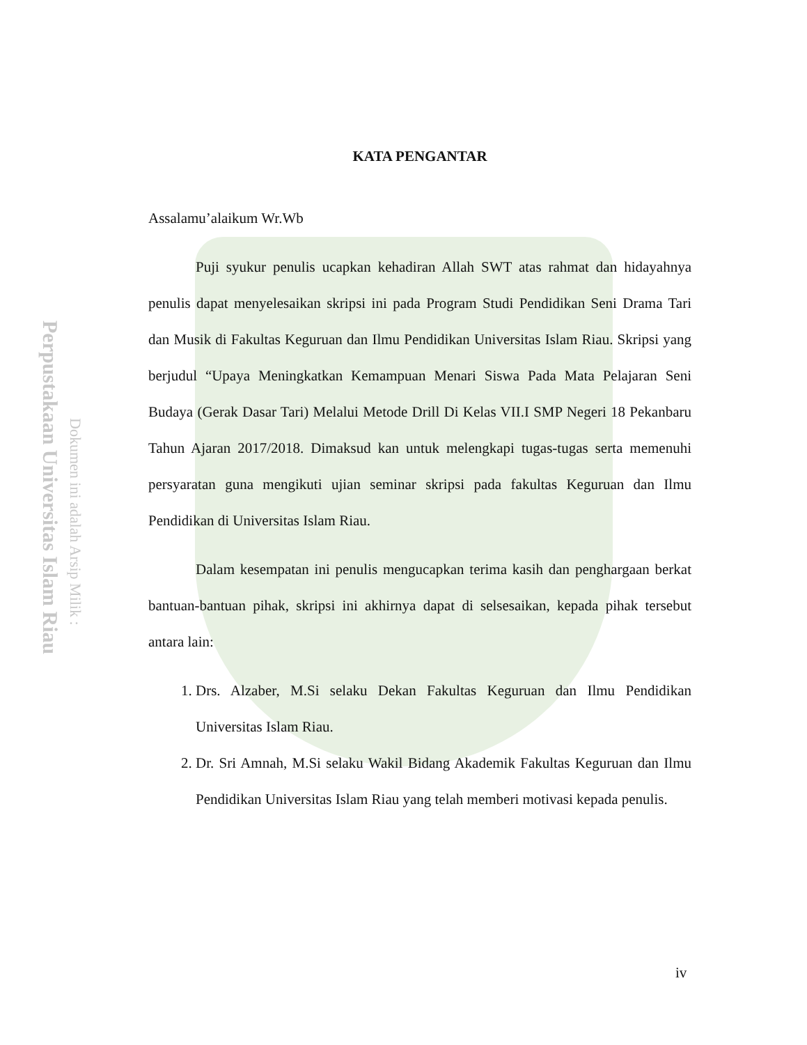Perpustakaan Universitas Islam Riau
Dokumen ini adalah Arsip Milik :
KATA PENGANTAR
Assalamu’alaikum Wr.Wb
Puji syukur penulis ucapkan kehadiran Allah SWT atas rahmat dan hidayahnya penulis dapat menyelesaikan skripsi ini pada Program Studi Pendidikan Seni Drama Tari dan Musik di Fakultas Keguruan dan Ilmu Pendidikan Universitas Islam Riau. Skripsi yang berjudul “Upaya Meningkatkan Kemampuan Menari Siswa Pada Mata Pelajaran Seni Budaya (Gerak Dasar Tari) Melalui Metode Drill Di Kelas VII.I SMP Negeri 18 Pekanbaru Tahun Ajaran 2017/2018. Dimaksud kan untuk melengkapi tugas-tugas serta memenuhi persyaratan guna mengikuti ujian seminar skripsi pada fakultas Keguruan dan Ilmu Pendidikan di Universitas Islam Riau.
Dalam kesempatan ini penulis mengucapkan terima kasih dan penghargaan berkat bantuan-bantuan pihak, skripsi ini akhirnya dapat di selsesaikan, kepada pihak tersebut antara lain:
1. Drs. Alzaber, M.Si selaku Dekan Fakultas Keguruan dan Ilmu Pendidikan Universitas Islam Riau.
2. Dr. Sri Amnah, M.Si selaku Wakil Bidang Akademik Fakultas Keguruan dan Ilmu Pendidikan Universitas Islam Riau yang telah memberi motivasi kepada penulis.
iv